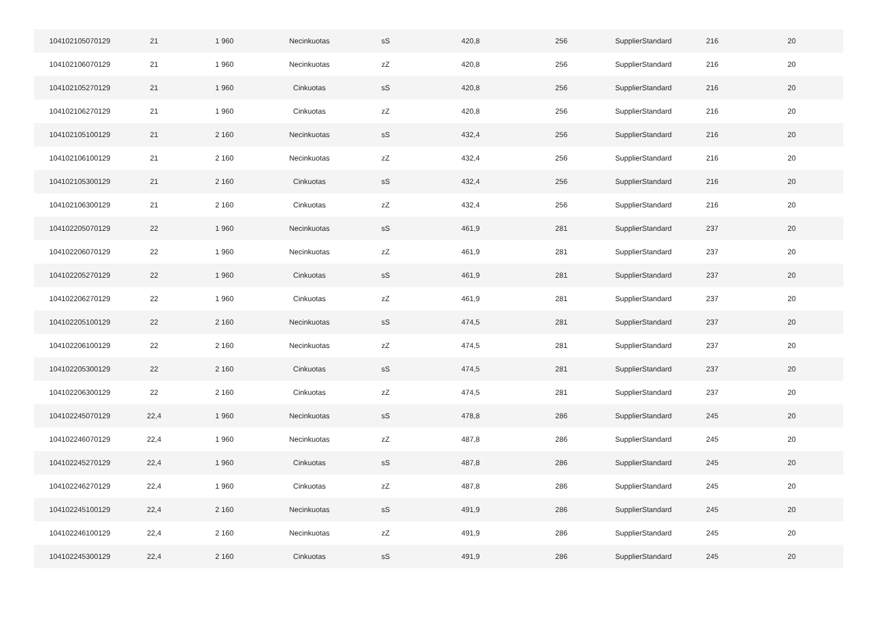| 104102105070129 | 21 | 1 960 | Necinkuotas | sS | 420,8 | 256 | SupplierStandard | 216 | 20 |
| 104102106070129 | 21 | 1 960 | Necinkuotas | zZ | 420,8 | 256 | SupplierStandard | 216 | 20 |
| 104102105270129 | 21 | 1 960 | Cinkuotas | sS | 420,8 | 256 | SupplierStandard | 216 | 20 |
| 104102106270129 | 21 | 1 960 | Cinkuotas | zZ | 420,8 | 256 | SupplierStandard | 216 | 20 |
| 104102105100129 | 21 | 2 160 | Necinkuotas | sS | 432,4 | 256 | SupplierStandard | 216 | 20 |
| 104102106100129 | 21 | 2 160 | Necinkuotas | zZ | 432,4 | 256 | SupplierStandard | 216 | 20 |
| 104102105300129 | 21 | 2 160 | Cinkuotas | sS | 432,4 | 256 | SupplierStandard | 216 | 20 |
| 104102106300129 | 21 | 2 160 | Cinkuotas | zZ | 432,4 | 256 | SupplierStandard | 216 | 20 |
| 104102205070129 | 22 | 1 960 | Necinkuotas | sS | 461,9 | 281 | SupplierStandard | 237 | 20 |
| 104102206070129 | 22 | 1 960 | Necinkuotas | zZ | 461,9 | 281 | SupplierStandard | 237 | 20 |
| 104102205270129 | 22 | 1 960 | Cinkuotas | sS | 461,9 | 281 | SupplierStandard | 237 | 20 |
| 104102206270129 | 22 | 1 960 | Cinkuotas | zZ | 461,9 | 281 | SupplierStandard | 237 | 20 |
| 104102205100129 | 22 | 2 160 | Necinkuotas | sS | 474,5 | 281 | SupplierStandard | 237 | 20 |
| 104102206100129 | 22 | 2 160 | Necinkuotas | zZ | 474,5 | 281 | SupplierStandard | 237 | 20 |
| 104102205300129 | 22 | 2 160 | Cinkuotas | sS | 474,5 | 281 | SupplierStandard | 237 | 20 |
| 104102206300129 | 22 | 2 160 | Cinkuotas | zZ | 474,5 | 281 | SupplierStandard | 237 | 20 |
| 104102245070129 | 22,4 | 1 960 | Necinkuotas | sS | 478,8 | 286 | SupplierStandard | 245 | 20 |
| 104102246070129 | 22,4 | 1 960 | Necinkuotas | zZ | 487,8 | 286 | SupplierStandard | 245 | 20 |
| 104102245270129 | 22,4 | 1 960 | Cinkuotas | sS | 487,8 | 286 | SupplierStandard | 245 | 20 |
| 104102246270129 | 22,4 | 1 960 | Cinkuotas | zZ | 487,8 | 286 | SupplierStandard | 245 | 20 |
| 104102245100129 | 22,4 | 2 160 | Necinkuotas | sS | 491,9 | 286 | SupplierStandard | 245 | 20 |
| 104102246100129 | 22,4 | 2 160 | Necinkuotas | zZ | 491,9 | 286 | SupplierStandard | 245 | 20 |
| 104102245300129 | 22,4 | 2 160 | Cinkuotas | sS | 491,9 | 286 | SupplierStandard | 245 | 20 |